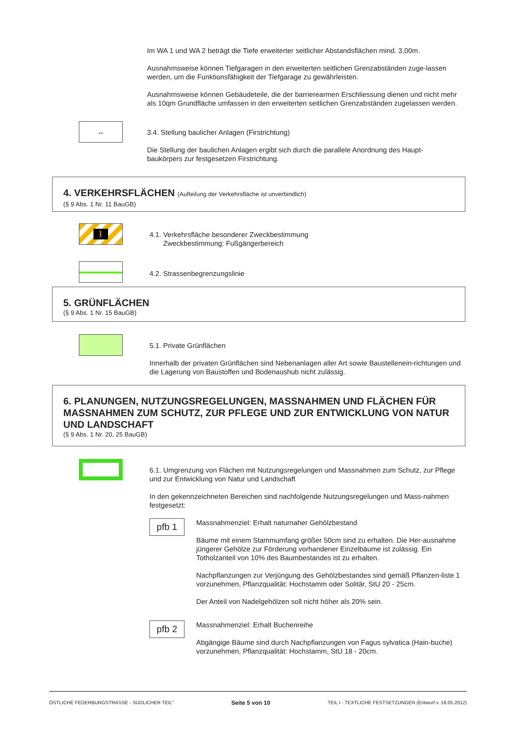Im WA 1 und WA 2 beträgt die Tiefe erweiterter seitlicher Abstandsflächen mind. 3,00m.
Ausnahmsweise können Tiefgaragen in den erweiterten seitlichen Grenzabständen zuge-lassen werden, um die Funktionsfähigkeit der Tiefgarage zu gewährleisten.
Ausnahmsweise können Gebäudeteile, die der barrierearmen Erschliessung dienen und nicht mehr als 10qm Grundfläche umfassen in den erweiterten seitlichen Grenzabständen zugelassen werden.
↔
3.4. Stellung baulicher Anlagen (Firstrichtung)
Die Stellung der baulichen Anlagen ergibt sich durch die parallele Anordnung des Haupt-baukörpers zur festgesetzen Firstrichtung.
4. VERKEHRSFLÄCHEN (Aufteilung der Verkehrsfläche ist unverbindlich)
(§ 9 Abs. 1 Nr. 11 BauGB)
🚶
4.1. Verkehrsfläche besonderer Zweckbestimmung
Zweckbestimmung: Fußgängerbereich
4.2. Strassenbegrenzungslinie
5. GRÜNFLÄCHEN
(§ 9 Abs. 1 Nr. 15 BauGB)
5.1. Private Grünflächen
Innerhalb der privaten Grünflächen sind Nebenanlagen aller Art sowie Baustellenein-richtungen und die Lagerung von Baustoffen und Bodenaushub nicht zulässig.
6. PLANUNGEN, NUTZUNGSREGELUNGEN, MASSNAHMEN UND FLÄCHEN FÜR MASSNAHMEN ZUM SCHUTZ, ZUR PFLEGE UND ZUR ENTWICKLUNG VON NATUR UND LANDSCHAFT
(§ 9 Abs. 1 Nr. 20, 25 BauGB)
6.1. Umgrenzung von Flächen mit Nutzungsregelungen und Massnahmen zum Schutz, zur Pflege und zur Entwicklung von Natur und Landschaft
In den gekennzeichneten Bereichen sind nachfolgende Nutzungsregelungen und Mass-nahmen festgesetzt:
pfb 1
Massnahmenziel: Erhalt naturnaher Gehölzbestand
Bäume mit einem Stammumfang größer 50cm sind zu erhalten. Die Her-ausnahme jüngerer Gehölze zur Förderung vorhandener Einzelbäume ist zulässig. Ein Totholzanteil von 10% des Baumbestandes ist zu erhalten.
Nachpflanzungen zur Verjüngung des Gehölzbestandes sind gemäß Pflanzen-liste 1 vorzunehmen, Pflanzqualität: Hochstamm oder Solitär, StU 20 - 25cm.
Der Anteil von Nadelgehölzen soll nicht höher als 20% sein.
pfb 2
Massnahmenziel: Erhalt Buchenreihe
Abgängige Bäume sind durch Nachpflanzungen von Fagus sylvatica (Hain-buche) vorzunehmen, Pflanzqualität: Hochstamm, StU 18 - 20cm.
ÖSTLICHE FEDERBURGSTRASSE - SÜDLICHER TEIL" Seite 5 von 10 TEIL I - TEXTLICHE FESTSETZUNGEN (Entwurf v. 18.05.2012)